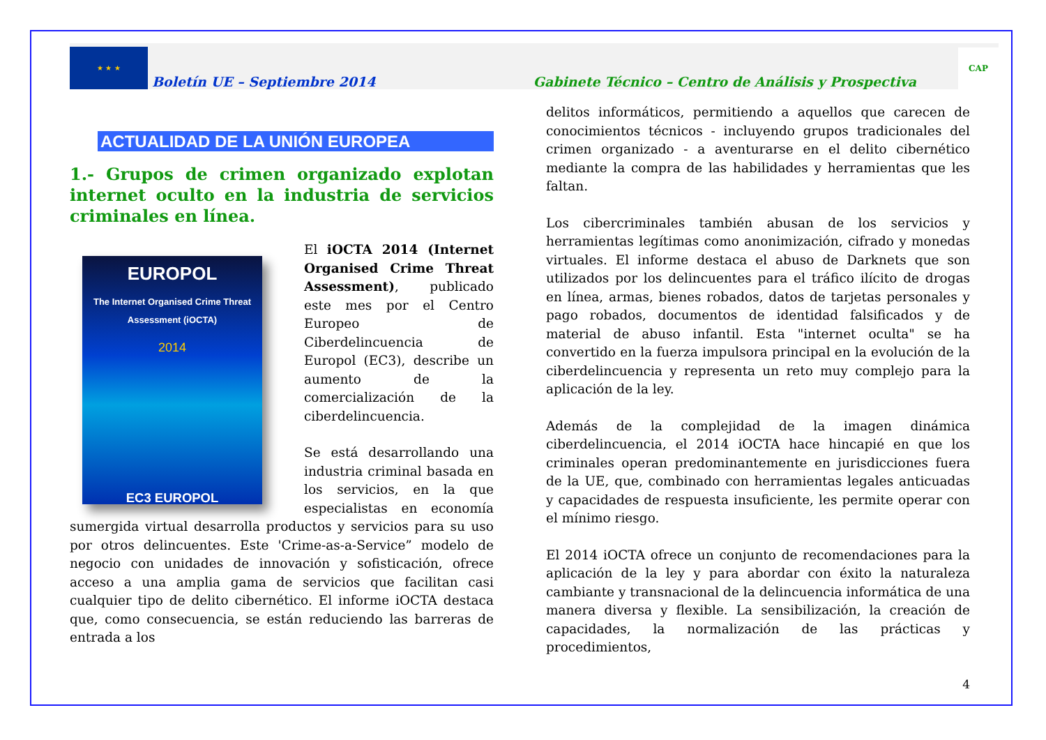★ ★ ★
Boletín UE – Septiembre 2014 Gabinete Técnico – Centro de Análisis y Prospectiva
CAP
ACTUALIDAD DE LA UNIÓN EUROPEA
1.- Grupos de crimen organizado explotan internet oculto en la industria de servicios criminales en línea.
EUROPOL
The Internet Organised Crime Threat Assessment (iOCTA)
2014
EC3 EUROPOL
El iOCTA 2014 (Internet Organised Crime Threat Assessment), publicado este mes por el Centro Europeo de Ciberdelincuencia de Europol (EC3), describe un aumento de la comercialización de la ciberdelincuencia.
Se está desarrollando una industria criminal basada en los servicios, en la que especialistas en economía sumergida virtual desarrolla productos y servicios para su uso por otros delincuentes. Este 'Crime-as-a-Service” modelo de negocio con unidades de innovación y sofisticación, ofrece acceso a una amplia gama de servicios que facilitan casi cualquier tipo de delito cibernético. El informe iOCTA destaca que, como consecuencia, se están reduciendo las barreras de entrada a los
delitos informáticos, permitiendo a aquellos que carecen de conocimientos técnicos - incluyendo grupos tradicionales del crimen organizado - a aventurarse en el delito cibernético mediante la compra de las habilidades y herramientas que les faltan.
Los cibercriminales también abusan de los servicios y herramientas legítimas como anonimización, cifrado y monedas virtuales. El informe destaca el abuso de Darknets que son utilizados por los delincuentes para el tráfico ilícito de drogas en línea, armas, bienes robados, datos de tarjetas personales y pago robados, documentos de identidad falsificados y de material de abuso infantil. Esta "internet oculta" se ha convertido en la fuerza impulsora principal en la evolución de la ciberdelincuencia y representa un reto muy complejo para la aplicación de la ley.
Además de la complejidad de la imagen dinámica ciberdelincuencia, el 2014 iOCTA hace hincapié en que los criminales operan predominantemente en jurisdicciones fuera de la UE, que, combinado con herramientas legales anticuadas y capacidades de respuesta insuficiente, les permite operar con el mínimo riesgo.
El 2014 iOCTA ofrece un conjunto de recomendaciones para la aplicación de la ley y para abordar con éxito la naturaleza cambiante y transnacional de la delincuencia informática de una manera diversa y flexible. La sensibilización, la creación de capacidades, la normalización de las prácticas y procedimientos,
4